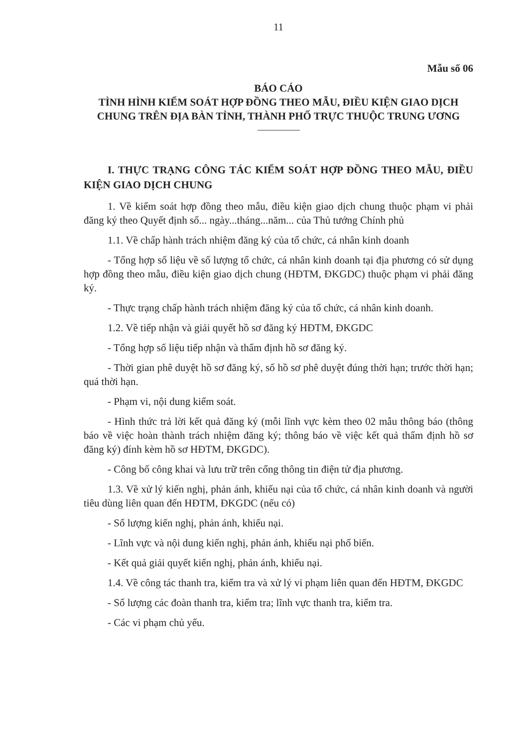11
Mẫu số 06
BÁO CÁO
TÌNH HÌNH KIỂM SOÁT HỢP ĐỒNG THEO MẪU, ĐIỀU KIỆN GIAO DỊCH CHUNG TRÊN ĐỊA BÀN TỈNH, THÀNH PHỐ TRỰC THUỘC TRUNG ƯƠNG
I. THỰC TRẠNG CÔNG TÁC KIỂM SOÁT HỢP ĐỒNG THEO MẪU, ĐIỀU KIỆN GIAO DỊCH CHUNG
1. Về kiểm soát hợp đồng theo mẫu, điều kiện giao dịch chung thuộc phạm vi phải đăng ký theo Quyết định số... ngày...tháng...năm... của Thủ tướng Chính phủ
1.1. Về chấp hành trách nhiệm đăng ký của tổ chức, cá nhân kinh doanh
- Tổng hợp số liệu về số lượng tổ chức, cá nhân kinh doanh tại địa phương có sử dụng hợp đồng theo mẫu, điều kiện giao dịch chung (HĐTM, ĐKGDC) thuộc phạm vi phải đăng ký.
- Thực trạng chấp hành trách nhiệm đăng ký của tổ chức, cá nhân kinh doanh.
1.2. Về tiếp nhận và giải quyết hồ sơ đăng ký HĐTM, ĐKGDC
- Tổng hợp số liệu tiếp nhận và thẩm định hồ sơ đăng ký.
- Thời gian phê duyệt hồ sơ đăng ký, số hồ sơ phê duyệt đúng thời hạn; trước thời hạn; quá thời hạn.
- Phạm vi, nội dung kiểm soát.
- Hình thức trả lời kết quả đăng ký (mỗi lĩnh vực kèm theo 02 mẫu thông báo (thông báo về việc hoàn thành trách nhiệm đăng ký; thông báo về việc kết quả thẩm định hồ sơ đăng ký) đính kèm hồ sơ HĐTM, ĐKGDC).
- Công bố công khai và lưu trữ trên cổng thông tin điện tử địa phương.
1.3. Về xử lý kiến nghị, phản ánh, khiếu nại của tổ chức, cá nhân kinh doanh và người tiêu dùng liên quan đến HĐTM, ĐKGDC (nếu có)
- Số lượng kiến nghị, phản ánh, khiếu nại.
- Lĩnh vực và nội dung kiến nghị, phản ánh, khiếu nại phổ biến.
- Kết quả giải quyết kiến nghị, phản ánh, khiếu nại.
1.4. Về công tác thanh tra, kiểm tra và xử lý vi phạm liên quan đến HĐTM, ĐKGDC
- Số lượng các đoàn thanh tra, kiểm tra; lĩnh vực thanh tra, kiểm tra.
- Các vi phạm chủ yếu.